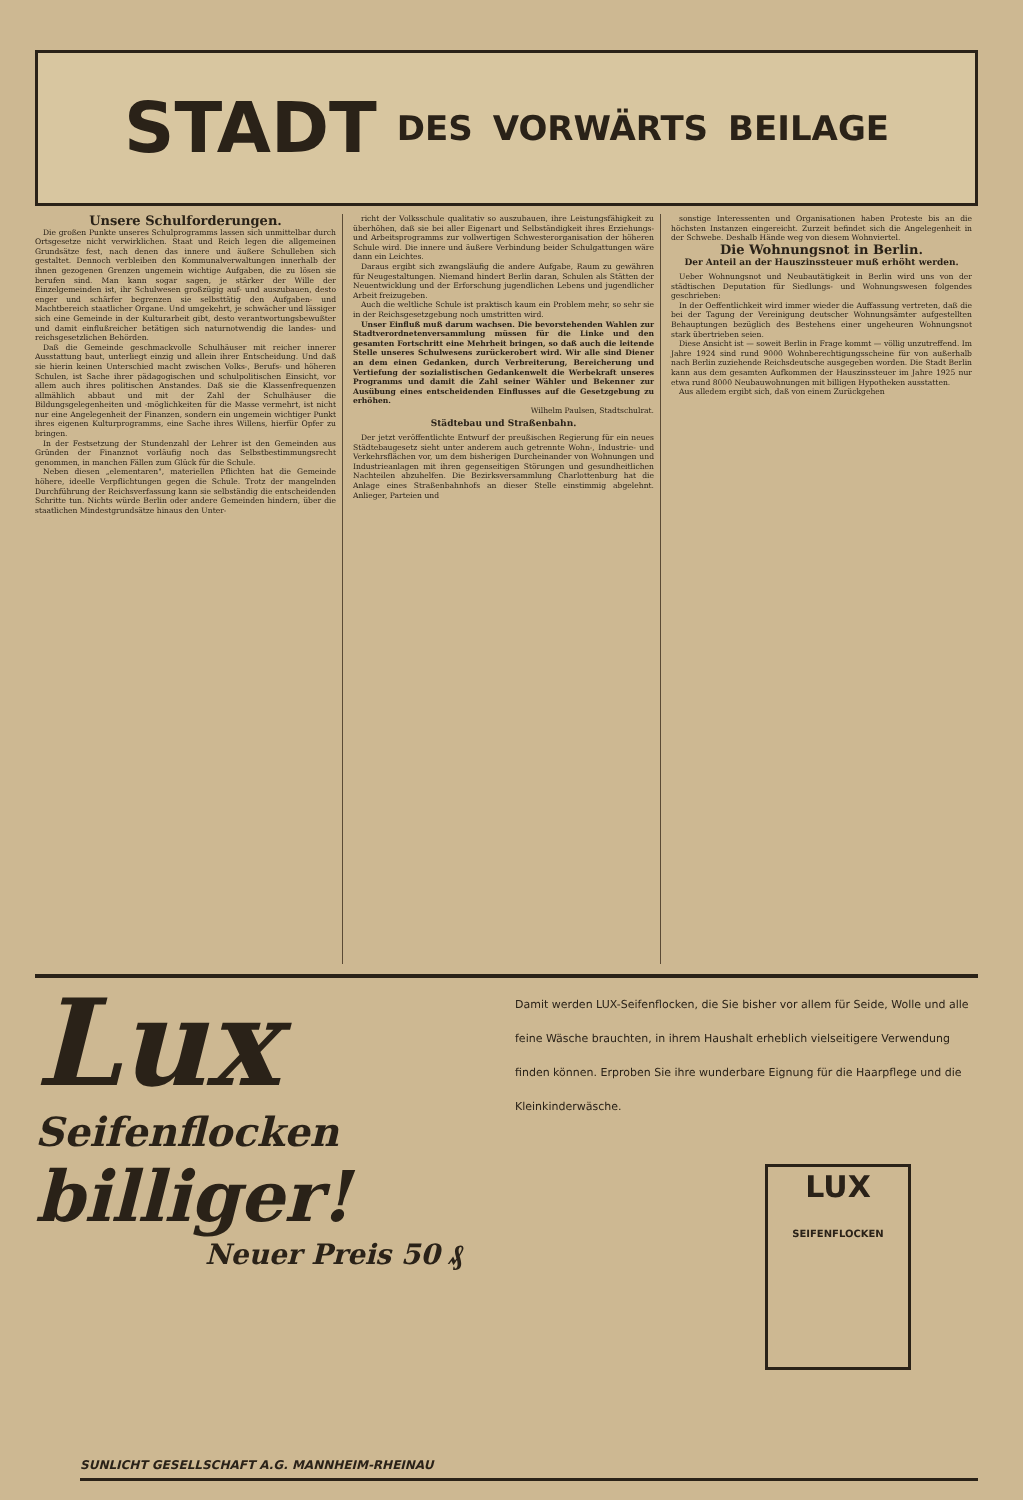STADT DES VORWÄRTS BEILAGE
Unsere Schulforderungen.
Die großen Punkte unseres Schulprogramms lassen sich unmittelbar durch Ortsgesetze nicht verwirklichen. Staat und Reich legen die allgemeinen Grundsätze fest, nach denen das innere und äußere Schulleben sich gestaltet. Dennoch verbleiben den Kommunalverwaltungen innerhalb der ihnen gezogenen Grenzen ungemein wichtige Aufgaben, die zu lösen sie berufen sind. Man kann sogar sagen, je stärker der Wille der Einzelgemeinden ist, ihr Schulwesen großzügig auf- und auszubauen, desto enger und schärfer begrenzen sie selbsttätig den Aufgaben- und Machtbereich staatlicher Organe. Und umgekehrt, je schwächer und lässiger sich eine Gemeinde in der Kulturarbeit gibt, desto verantwortungsbewußter und damit einflußreicher betätigen sich naturnotwendig die landes- und reichsgesetzlichen Behörden.
Daß die Gemeinde geschmackvolle Schulhäuser mit reicher innerer Ausstattung baut, unterliegt einzig und allein ihrer Entscheidung. Und daß sie hierin keinen Unterschied macht zwischen Volks-, Berufs- und höheren Schulen, ist Sache ihrer pädagogischen und schulpolitischen Einsicht, vor allem auch ihres politischen Anstandes. Daß sie die Klassenfrequenzen allmählich abbaut und mit der Zahl der Schulhäuser die Bildungsgelegenheiten und -möglichkeiten für die Masse vermehrt, ist nicht nur eine Angelegenheit der Finanzen, sondern ein ungemein wichtiger Punkt ihres eigenen Kulturprogramms, eine Sache ihres Willens, hierfür Opfer zu bringen.
In der Festsetzung der Stundenzahl der Lehrer ist den Gemeinden aus Gründen der Finanznot vorläufig noch das Selbstbestimmungsrecht genommen, in manchen Fällen zum Glück für die Schule.
Neben diesen „elementaren", materiellen Pflichten hat die Gemeinde höhere, ideelle Verpflichtungen gegen die Schule. Trotz der mangelnden Durchführung der Reichsverfassung kann sie selbständig die entscheidenden Schritte tun. Nichts würde Berlin oder andere Gemeinden hindern, über die staatlichen Mindestgrundsätze hinaus den Unter-
richt der Volksschule qualitativ so auszubauen, ihre Leistungsfähigkeit zu überhöhen, daß sie bei aller Eigenart und Selbständigkeit ihres Erziehungs- und Arbeitsprogramms zur vollwertigen Schwesterorganisation der höheren Schule wird. Die innere und äußere Verbindung beider Schulgattungen wäre dann ein Leichtes.
Daraus ergibt sich zwangsläufig die andere Aufgabe, Raum zu gewähren für Neugestaltungen. Niemand hindert Berlin daran, Schulen als Stätten der Neuentwicklung und der Erforschung jugendlichen Lebens und jugendlicher Arbeit freizugeben.
Auch die weltliche Schule ist praktisch kaum ein Problem mehr, so sehr sie in der Reichsgesetzgebung noch umstritten wird.
Unser Einfluß muß darum wachsen. Die bevorstehenden Wahlen zur Stadtverordnetenversammlung müssen für die Linke und den gesamten Fortschritt eine Mehrheit bringen, so daß auch die leitende Stelle unseres Schulwesens zurückerobert wird. Wir alle sind Diener an dem einen Gedanken, durch Verbreiterung, Bereicherung und Vertiefung der sozialistischen Gedankenwelt die Werbekraft unseres Programms und damit die Zahl seiner Wähler und Bekenner zur Ausübung eines entscheidenden Einflusses auf die Gesetzgebung zu erhöhen.
Wilhelm Paulsen, Stadtschulrat.
Städtebau und Straßenbahn.
Der jetzt veröffentlichte Entwurf der preußischen Regierung für ein neues Städtebaugesetz sieht unter anderem auch getrennte Wohn-, Industrie- und Verkehrsflächen vor, um dem bisherigen Durcheinander von Wohnungen und Industrieanlagen mit ihren gegenseitigen Störungen und gesundheitlichen Nachteilen abzuhelfen. Die Bezirksversammlung Charlottenburg hat die Anlage eines Straßenbahnhofs an dieser Stelle einstimmig abgelehnt. Anlieger, Parteien und
sonstige Interessenten und Organisationen haben Proteste bis an die höchsten Instanzen eingereicht. Zurzeit befindet sich die Angelegenheit in der Schwebe. Deshalb Hände weg von diesem Wohnviertel.
Die Wohnungsnot in Berlin.
Der Anteil an der Hauszinssteuer muß erhöht werden.
Ueber Wohnungsnot und Neubautätigkeit in Berlin wird uns von der städtischen Deputation für Siedlungs- und Wohnungswesen folgendes geschrieben:
In der Oeffentlichkeit wird immer wieder die Auffassung vertreten, daß die bei der Tagung der Vereinigung deutscher Wohnungsämter aufgestellten Behauptungen bezüglich des Bestehens einer ungeheuren Wohnungsnot stark übertrieben seien.
Diese Ansicht ist — soweit Berlin in Frage kommt — völlig unzutreffend. Im Jahre 1924 sind rund 9000 Wohnberechtigungsscheine für von außerhalb nach Berlin zuziehende Reichsdeutsche ausgegeben worden. Die Stadt Berlin kann aus dem gesamten Aufkommen der Hauszinssteuer im Jahre 1925 nur etwa rund 8000 Neubauwohnungen mit billigen Hypotheken ausstatten.
Aus alledem ergibt sich, daß von einem Zurückgehen
Lux
Seifenflocken
billiger!
Neuer Preis 50 ₰
Damit werden LUX-Seifenflocken, die Sie bisher vor allem für Seide, Wolle und alle feine Wäsche brauchten, in ihrem Haushalt erheblich vielseitigere Verwendung finden können. Erproben Sie ihre wunderbare Eignung für die Haarpflege und die Kleinkinderwäsche.
LUX
SEIFENFLOCKEN
SUNLICHT GESELLSCHAFT A.G. MANNHEIM-RHEINAU